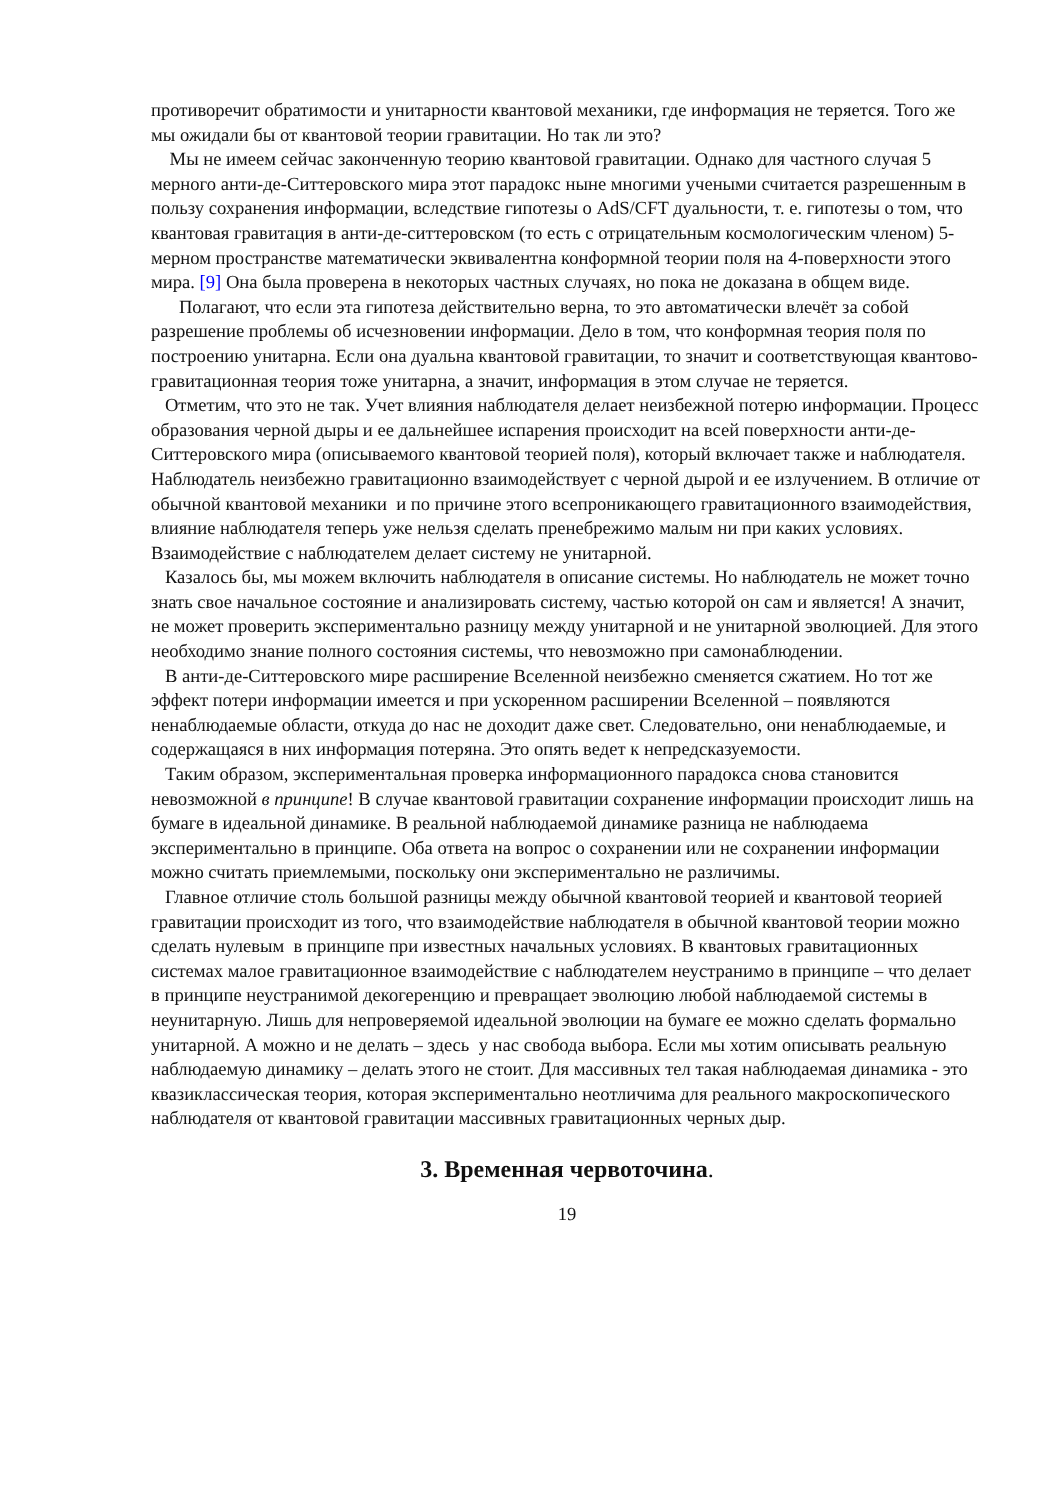противоречит обратимости и унитарности квантовой механики, где информация не теряется. Того же мы ожидали бы от квантовой теории гравитации. Но так ли это?
Мы не имеем сейчас законченную теорию квантовой гравитации. Однако для частного случая 5 мерного анти-де-Ситтеровского мира этот парадокс ныне многими учеными считается разрешенным в пользу сохранения информации, вследствие гипотезы о AdS/CFT дуальности, т. е. гипотезы о том, что квантовая гравитация в анти-де-ситтеровском (то есть с отрицательным космологическим членом) 5-мерном пространстве математически эквивалентна конформной теории поля на 4-поверхности этого мира. [9] Она была проверена в некоторых частных случаях, но пока не доказана в общем виде.
Полагают, что если эта гипотеза действительно верна, то это автоматически влечёт за собой разрешение проблемы об исчезновении информации. Дело в том, что конформная теория поля по построению унитарна. Если она дуальна квантовой гравитации, то значит и соответствующая квантово-гравитационная теория тоже унитарна, а значит, информация в этом случае не теряется.
Отметим, что это не так. Учет влияния наблюдателя делает неизбежной потерю информации. Процесс образования черной дыры и ее дальнейшее испарения происходит на всей поверхности анти-де-Ситтеровского мира (описываемого квантовой теорией поля), который включает также и наблюдателя. Наблюдатель неизбежно гравитационно взаимодействует с черной дырой и ее излучением. В отличие от обычной квантовой механики и по причине этого всепроникающего гравитационного взаимодействия, влияние наблюдателя теперь уже нельзя сделать пренебрежимо малым ни при каких условиях. Взаимодействие с наблюдателем делает систему не унитарной.
Казалось бы, мы можем включить наблюдателя в описание системы. Но наблюдатель не может точно знать свое начальное состояние и анализировать систему, частью которой он сам и является! А значит, не может проверить экспериментально разницу между унитарной и не унитарной эволюцией. Для этого необходимо знание полного состояния системы, что невозможно при самонаблюдении.
В анти-де-Ситтеровского мире расширение Вселенной неизбежно сменяется сжатием. Но тот же эффект потери информации имеется и при ускоренном расширении Вселенной – появляются ненаблюдаемые области, откуда до нас не доходит даже свет. Следовательно, они ненаблюдаемые, и содержащаяся в них информация потеряна. Это опять ведет к непредсказуемости.
Таким образом, экспериментальная проверка информационного парадокса снова становится невозможной в принципе! В случае квантовой гравитации сохранение информации происходит лишь на бумаге в идеальной динамике. В реальной наблюдаемой динамике разница не наблюдаема экспериментально в принципе. Оба ответа на вопрос о сохранении или не сохранении информации можно считать приемлемыми, поскольку они экспериментально не различимы.
Главное отличие столь большой разницы между обычной квантовой теорией и квантовой теорией гравитации происходит из того, что взаимодействие наблюдателя в обычной квантовой теории можно сделать нулевым в принципе при известных начальных условиях. В квантовых гравитационных системах малое гравитационное взаимодействие с наблюдателем неустранимо в принципе – что делает в принципе неустранимой декогеренцию и превращает эволюцию любой наблюдаемой системы в неунитарную. Лишь для непроверяемой идеальной эволюции на бумаге ее можно сделать формально унитарной. А можно и не делать – здесь у нас свобода выбора. Если мы хотим описывать реальную наблюдаемую динамику – делать этого не стоит. Для массивных тел такая наблюдаемая динамика - это квазиклассическая теория, которая экспериментально неотличима для реального макроскопического наблюдателя от квантовой гравитации массивных гравитационных черных дыр.
3. Временная червоточина.
19